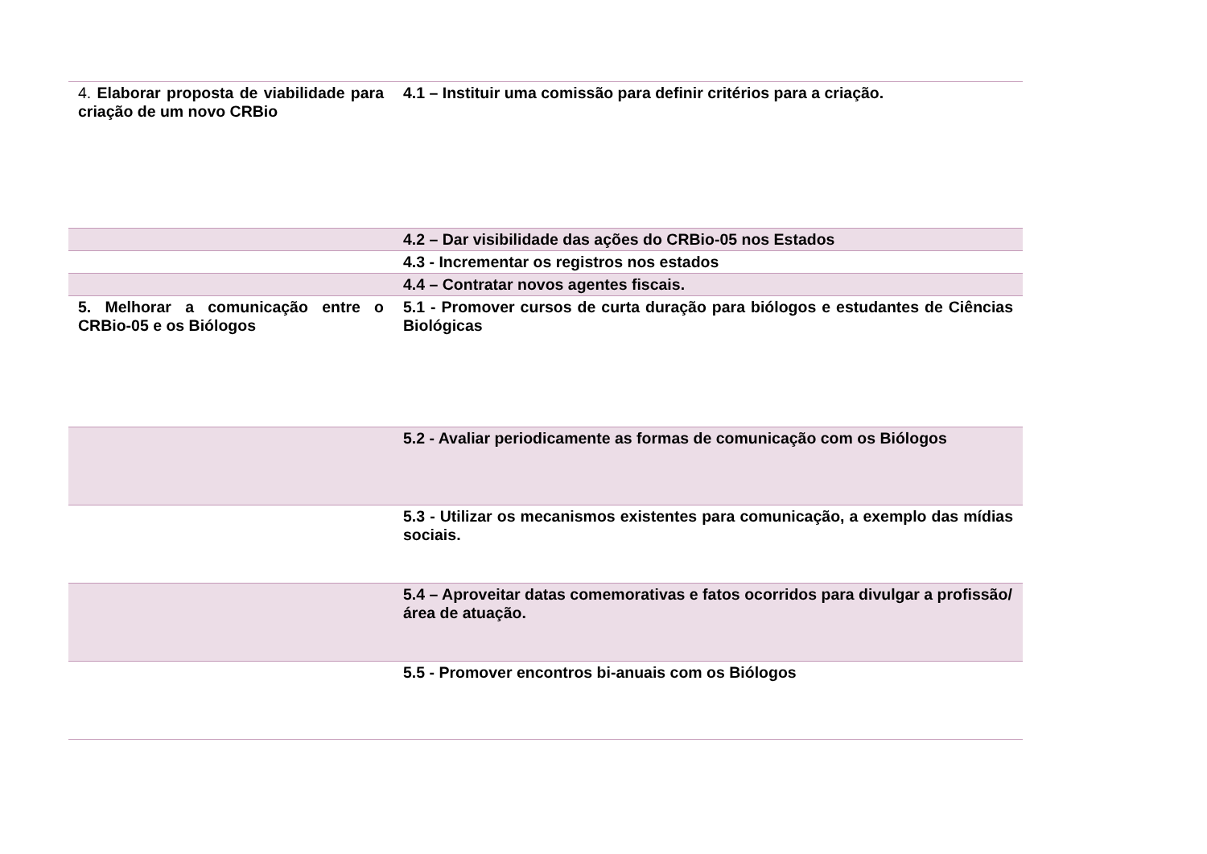| 4. Elaborar proposta de viabilidade para criação de um novo CRBio | 4.1 – Instituir uma comissão para definir critérios para a criação. |
| | 4.2 – Dar visibilidade das ações do CRBio-05 nos Estados |
| | 4.3 - Incrementar os registros nos estados |
| | 4.4 – Contratar novos agentes fiscais. |
| 5. Melhorar a comunicação entre o CRBio-05 e os Biólogos | 5.1 - Promover cursos de curta duração para biólogos e estudantes de Ciências Biológicas |
| | 5.2 - Avaliar periodicamente as formas de comunicação com os Biólogos |
| | 5.3 - Utilizar os mecanismos existentes para comunicação, a exemplo das mídias sociais. |
| | 5.4 – Aproveitar datas comemorativas e fatos ocorridos para divulgar a profissão/área de atuação. |
| | 5.5 - Promover encontros bi-anuais com os Biólogos |